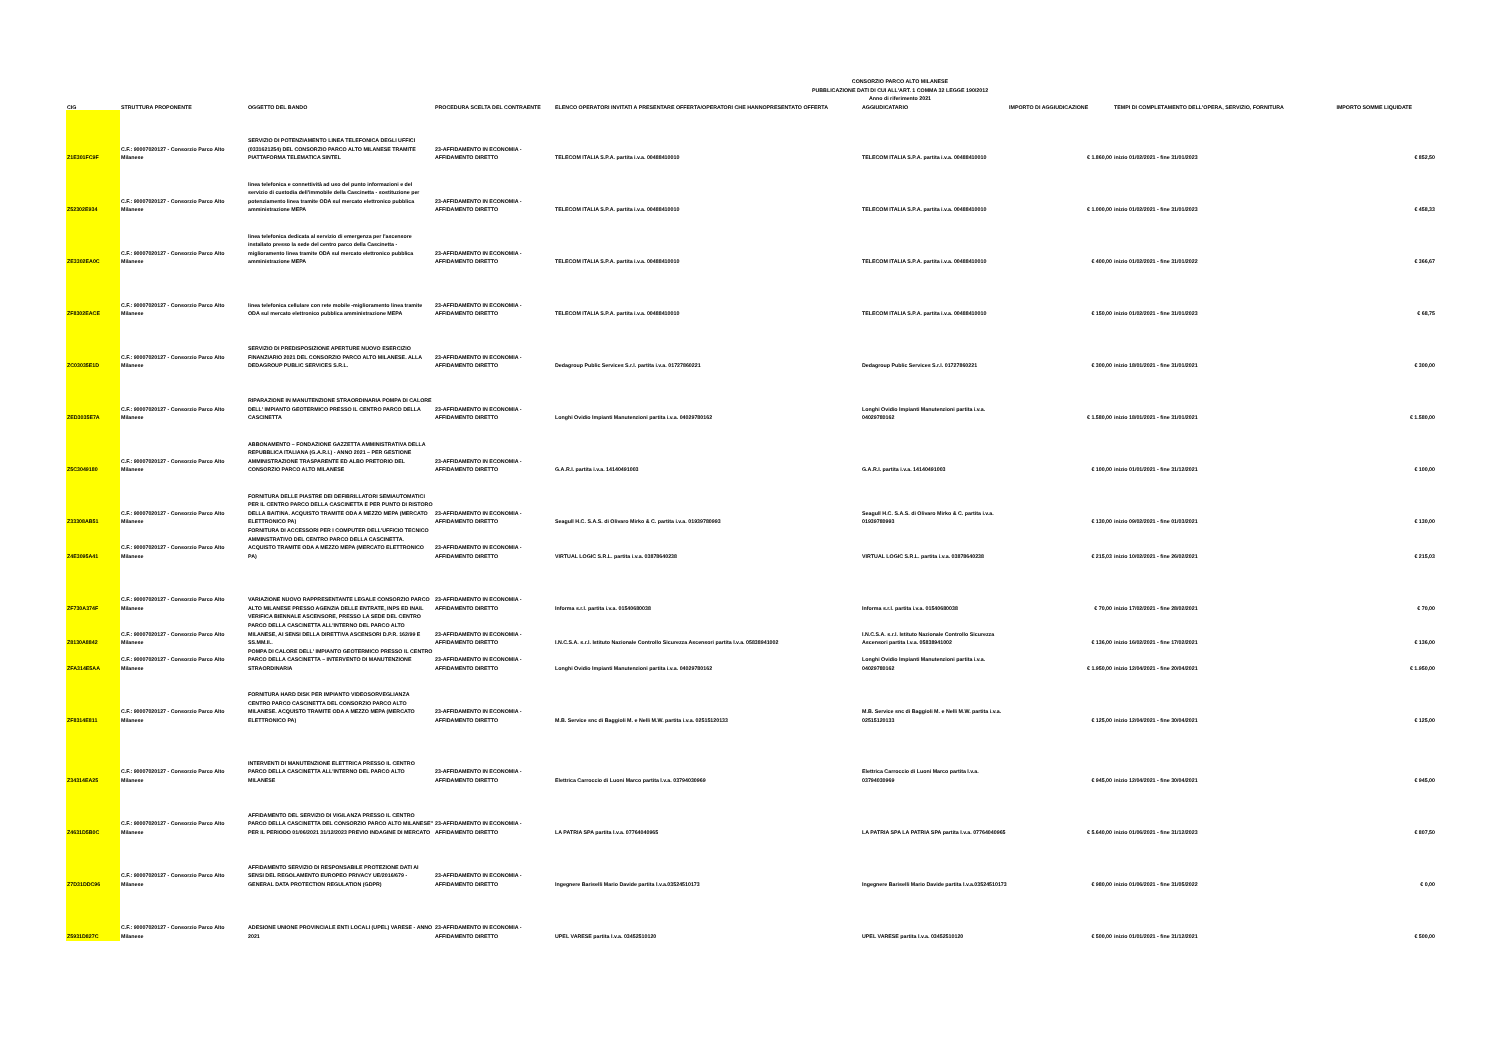CONSORZIO PARCO ALTO MILANESE
PUBBLICAZIONE DATI DI CUI ALL'ART. 1 COMMA 32 LEGGE 190/2012
Anno di riferimento 2021
| CIG | STRUTTURA PROPONENTE | OGGETTO DEL BANDO | PROCEDURA SCELTA DEL CONTRAENTE | ELENCO OPERATORI INVITATI A PRESENTARE OFFERTA/OPERATORI CHE HANNOPRESENTATO OFFERTA | AGGIUDICATARIO | IMPORTO DI AGGIUDICAZIONE | TEMPI DI COMPLETAMENTO DELL'OPERA, SERVIZIO, FORNITURA | IMPORTO SOMME LIQUIDATE |
| --- | --- | --- | --- | --- | --- | --- | --- | --- |
| Z1E301FC9F | C.F.: 90007020127 - Consorzio Parco Alto Milanese | SERVIZIO DI POTENZIAMENTO LINEA TELEFONICA DEGLI UFFICI (0331621254) DEL CONSORZIO PARCO ALTO MILANESE TRAMITE PIATTAFORMA TELEMATICA SINTEL | 23-AFFIDAMENTO IN ECONOMIA - AFFIDAMENTO DIRETTO | TELECOM ITALIA S.P.A. partita i.v.a. 00488410010 | TELECOM ITALIA S.P.A. partita i.v.a. 00488410010 | € 1.860,00 | inizio 01/02/2021 - fine 31/01/2023 | € 852,50 |
| Z52302E934 | C.F.: 90007020127 - Consorzio Parco Alto Milanese | linea telefonica e connettività ad uso del punto informazioni e del servizio di custodia dell'immobile della Cascinetta - sostituzione per potenziamento linea tramite ODA sul mercato elettronico pubblica amministrazione MEPA | 23-AFFIDAMENTO IN ECONOMIA - AFFIDAMENTO DIRETTO | TELECOM ITALIA S.P.A. partita i.v.a. 00488410010 | TELECOM ITALIA S.P.A. partita i.v.a. 00488410010 | € 1.000,00 | inizio 01/02/2021 - fine 31/01/2023 | € 458,33 |
| ZE3302EA0C | C.F.: 90007020127 - Consorzio Parco Alto Milanese | linea telefonica dedicata al servizio di emergenza per l'ascensore installato presso la sede del centro parco della Cascinetta - miglioramento linea tramite ODA sul mercato elettronico pubblica amministrazione MEPA | 23-AFFIDAMENTO IN ECONOMIA - AFFIDAMENTO DIRETTO | TELECOM ITALIA S.P.A. partita i.v.a. 00488410010 | TELECOM ITALIA S.P.A. partita i.v.a. 00488410010 | € 400,00 | inizio 01/02/2021 - fine 31/01/2022 | € 366,67 |
| ZF8302EACE | C.F.: 90007020127 - Consorzio Parco Alto Milanese | linea telefonica cellulare con rete mobile -miglioramento linea tramite ODA sul mercato elettronico pubblica amministrazione MEPA | 23-AFFIDAMENTO IN ECONOMIA - AFFIDAMENTO DIRETTO | TELECOM ITALIA S.P.A. partita i.v.a. 00488410010 | TELECOM ITALIA S.P.A. partita i.v.a. 00488410010 | € 150,00 | inizio 01/02/2021 - fine 31/01/2023 | € 68,75 |
| ZC03035E1D | C.F.: 90007020127 - Consorzio Parco Alto Milanese | SERVIZIO DI PREDISPOSIZIONE APERTURE NUOVO ESERCIZIO FINANZIARIO 2021 DEL CONSORZIO PARCO ALTO MILANESE. ALLA DEDAGROUP PUBLIC SERVICES S.R.L. | 23-AFFIDAMENTO IN ECONOMIA - AFFIDAMENTO DIRETTO | Dedagroup Public Services S.r.l. partita i.v.a. 01727860221 | Dedagroup Public Services S.r.l. 01727860221 | € 300,00 | inizio 18/01/2021 - fine 31/01/2021 | € 300,00 |
| ZED3035E7A | C.F.: 90007020127 - Consorzio Parco Alto Milanese | RIPARAZIONE IN MANUTENZIONE STRAORDINARIA POMPA DI CALORE DELL' IMPIANTO GEOTERMICO PRESSO IL CENTRO PARCO DELLA CASCINETTA | 23-AFFIDAMENTO IN ECONOMIA - AFFIDAMENTO DIRETTO | Longhi Ovidio Impianti Manutenzioni partita i.v.a. 04029780162 | Longhi Ovidio Impianti Manutenzioni partita i.v.a. 04029780162 | € 1.580,00 | inizio 18/01/2021 - fine 31/01/2021 | € 1.580,00 |
| Z5C3049180 | C.F.: 90007020127 - Consorzio Parco Alto Milanese | ABBONAMENTO – FONDAZIONE GAZZETTA AMMINISTRATIVA DELLA REPUBBLICA ITALIANA (G.A.R.I.) - ANNO 2021 – PER GESTIONE AMMINISTRAZIONE TRASPARENTE ED ALBO PRETORIO DEL CONSORZIO PARCO ALTO MILANESE | 23-AFFIDAMENTO IN ECONOMIA - AFFIDAMENTO DIRETTO | G.A.R.I. partita i.v.a. 14140491003 | G.A.R.I. partita i.v.a. 14140491003 | € 100,00 | inizio 01/01/2021 - fine 31/12/2021 | € 100,00 |
| Z33308AB51 | C.F.: 90007020127 - Consorzio Parco Alto Milanese | FORNITURA DELLE PIASTRE DEI DEFIBRILLATORI SEMIAUTOMATICI PER IL CENTRO PARCO DELLA CASCINETTA E PER PUNTO DI RISTORO DELLA BAITINA. ACQUISTO TRAMITE ODA A MEZZO MEPA (MERCATO ELETTRONICO PA) | 23-AFFIDAMENTO IN ECONOMIA - AFFIDAMENTO DIRETTO | Seagull H.C. S.A.S. di Olivaro Mirko & C. partita i.v.a. 01939780993 | Seagull H.C. S.A.S. di Olivaro Mirko & C. partita i.v.a. 01939780993 | € 130,00 | inizio 09/02/2021 - fine 01/03/2021 | € 130,00 |
| Z4E3095A41 | C.F.: 90007020127 - Consorzio Parco Alto Milanese | FORNITURA DI ACCESSORI PER I COMPUTER DELL'UFFICIO TECNICO AMMINSTRATIVO DEL CENTRO PARCO DELLA CASCINETTA. ACQUISTO TRAMITE ODA A MEZZO MEPA (MERCATO ELETTRONICO PA) | 23-AFFIDAMENTO IN ECONOMIA - AFFIDAMENTO DIRETTO | VIRTUAL LOGIC S.R.L. partita i.v.a. 03878640238 | VIRTUAL LOGIC S.R.L. partita i.v.a. 03878640238 | € 215,03 | inizio 10/02/2021 - fine 26/02/2021 | € 215,03 |
| ZF730A374F | C.F.: 90007020127 - Consorzio Parco Alto Milanese | VARIAZIONE NUOVO RAPPRESENTANTE LEGALE CONSORZIO PARCO ALTO MILANESE PRESSO AGENZIA DELLE ENTRATE, INPS ED INAIL | 23-AFFIDAMENTO IN ECONOMIA - AFFIDAMENTO DIRETTO | Informa s.r.l. partita i.v.a. 01540680038 | Informa s.r.l. partita i.v.a. 01540680038 | € 70,00 | inizio 17/02/2021 - fine 28/02/2021 | € 70,00 |
| Z8130A8842 | C.F.: 90007020127 - Consorzio Parco Alto Milanese | VERIFICA BIENNALE ASCENSORE, PRESSO LA SEDE DEL CENTRO PARCO DELLA CASCINETTA ALL'INTERNO DEL PARCO ALTO MILANESE, AI SENSI DELLA DIRETTIVA ASCENSORI D.P.R. 162/99 E SS.MM.II.. | 23-AFFIDAMENTO IN ECONOMIA - AFFIDAMENTO DIRETTO | I.N.C.S.A. s.r.l. Istituto Nazionale Controllo Sicurezza Ascensori partita I.v.a. 05838941002 | I.N.C.S.A. s.r.l. Istituto Nazionale Controllo Sicurezza Ascensori partita I.v.a. 05838941002 | € 136,00 | inizio 16/02/2021 - fine 17/02/2021 | € 136,00 |
| ZFA314E5AA | C.F.: 90007020127 - Consorzio Parco Alto Milanese | POMPA DI CALORE DELL' IMPIANTO GEOTERMICO PRESSO IL CENTRO PARCO DELLA CASCINETTA – INTERVENTO DI MANUTENZIONE STRAORDINARIA | 23-AFFIDAMENTO IN ECONOMIA - AFFIDAMENTO DIRETTO | Longhi Ovidio Impianti Manutenzioni partita i.v.a. 04029780162 | Longhi Ovidio Impianti Manutenzioni partita i.v.a. 04029780162 | € 1.950,00 | inizio 12/04/2021 - fine 20/04/2021 | € 1.950,00 |
| ZF8314E811 | C.F.: 90007020127 - Consorzio Parco Alto Milanese | FORNITURA HARD DISK PER IMPIANTO VIDEOSORVEGLIANZA CENTRO PARCO CASCINETTA DEL CONSORZIO PARCO ALTO MILANESE. ACQUISTO TRAMITE ODA A MEZZO MEPA (MERCATO ELETTRONICO PA) | 23-AFFIDAMENTO IN ECONOMIA - AFFIDAMENTO DIRETTO | M.B. Service snc di Baggioli M. e Nelli M.W. partita i.v.a. 02515120133 | M.B. Service snc di Baggioli M. e Nelli M.W. partita i.v.a. 02515120133 | € 125,00 | inizio 12/04/2021 - fine 30/04/2021 | € 125,00 |
| Z34314EA25 | C.F.: 90007020127 - Consorzio Parco Alto Milanese | INTERVENTI DI MANUTENZIONE ELETTRICA PRESSO IL CENTRO PARCO DELLA CASCINETTA ALL'INTERNO DEL PARCO ALTO MILANESE | 23-AFFIDAMENTO IN ECONOMIA - AFFIDAMENTO DIRETTO | Elettrica Carroccio di Luoni Marco partita I.v.a. 03794030969 | Elettrica Carroccio di Luoni Marco partita I.v.a. 03794030969 | € 945,00 | inizio 12/04/2021 - fine 30/04/2021 | € 945,00 |
| Z4631D5B0C | C.F.: 90007020127 - Consorzio Parco Alto Milanese | AFFIDAMENTO DEL SERVIZIO DI VIGILANZA PRESSO IL CENTRO PARCO DELLA CASCINETTA DEL CONSORZIO PARCO ALTO MILANESE" PER IL PERIODO 01/06/2021 31/12/2023 PREVIO INDAGINE DI MERCATO | 23-AFFIDAMENTO IN ECONOMIA - AFFIDAMENTO DIRETTO | LA PATRIA SPA partita I.v.a. 07764040965 | LA PATRIA SPA LA PATRIA SPA partita I.v.a. 07764040965 | € 5.640,00 | inizio 01/06/2021 - fine 31/12/2023 | € 807,50 |
| Z7D31DDC96 | C.F.: 90007020127 - Consorzio Parco Alto Milanese | AFFIDAMENTO SERVIZIO DI RESPONSABILE PROTEZIONE DATI AI SENSI DEL REGOLAMENTO EUROPEO PRIVACY UE/2016/679 - GENERAL DATA PROTECTION REGULATION (GDPR) | 23-AFFIDAMENTO IN ECONOMIA - AFFIDAMENTO DIRETTO | Ingegnere Bariselli Mario Davide partita I.v.a.03524510173 | Ingegnere Bariselli Mario Davide partita I.v.a.03524510173 | € 980,00 | inizio 01/06/2021 - fine 31/05/2022 | € 0,00 |
| Z5931D827C | C.F.: 90007020127 - Consorzio Parco Alto Milanese | ADESIONE UNIONE PROVINCIALE ENTI LOCALI (UPEL) VARESE - ANNO 2021 | 23-AFFIDAMENTO IN ECONOMIA - AFFIDAMENTO DIRETTO | UPEL VARESE partita I.v.a. 03452510120 | UPEL VARESE partita I.v.a. 03452510120 | € 500,00 | inizio 01/01/2021 - fine 31/12/2021 | € 500,00 |